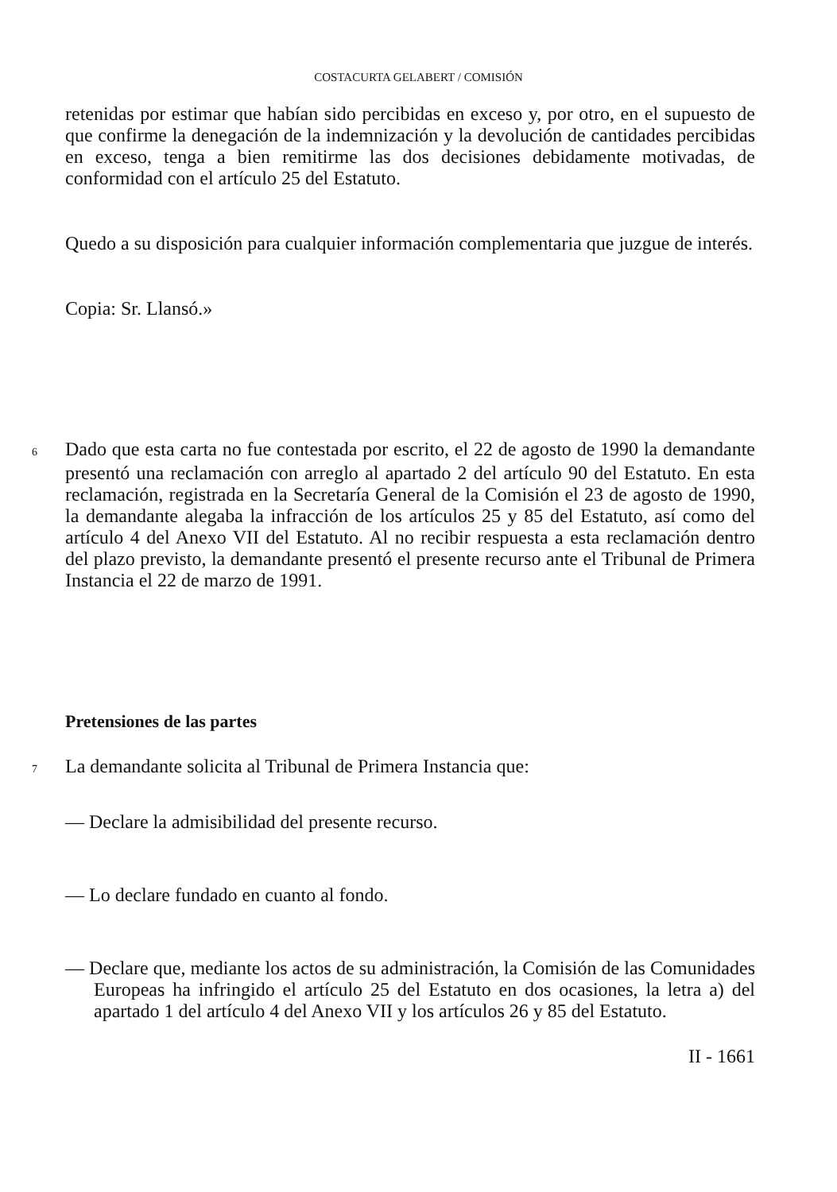COSTACURTA GELABERT / COMISIÓN
retenidas por estimar que habían sido percibidas en exceso y, por otro, en el supuesto de que confirme la denegación de la indemnización y la devolución de cantidades percibidas en exceso, tenga a bien remitirme las dos decisiones debidamente motivadas, de conformidad con el artículo 25 del Estatuto.
Quedo a su disposición para cualquier información complementaria que juzgue de interés.
Copia: Sr. Llansó.»
6 Dado que esta carta no fue contestada por escrito, el 22 de agosto de 1990 la demandante presentó una reclamación con arreglo al apartado 2 del artículo 90 del Estatuto. En esta reclamación, registrada en la Secretaría General de la Comisión el 23 de agosto de 1990, la demandante alegaba la infracción de los artículos 25 y 85 del Estatuto, así como del artículo 4 del Anexo VII del Estatuto. Al no recibir respuesta a esta reclamación dentro del plazo previsto, la demandante presentó el presente recurso ante el Tribunal de Primera Instancia el 22 de marzo de 1991.
Pretensiones de las partes
7 La demandante solicita al Tribunal de Primera Instancia que:
— Declare la admisibilidad del presente recurso.
— Lo declare fundado en cuanto al fondo.
— Declare que, mediante los actos de su administración, la Comisión de las Comunidades Europeas ha infringido el artículo 25 del Estatuto en dos ocasiones, la letra a) del apartado 1 del artículo 4 del Anexo VII y los artículos 26 y 85 del Estatuto.
II - 1661